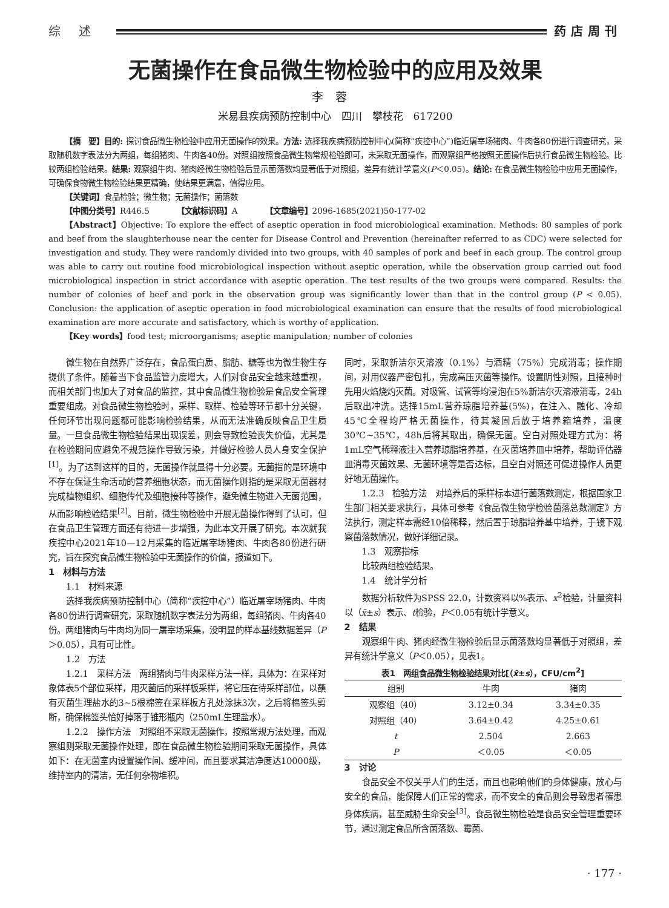综述 药店周刊
无菌操作在食品微生物检验中的应用及效果
李蓉
米易县疾病预防控制中心　四川　攀枝花　617200
【摘　要】目的: 探讨食品微生物检验中应用无菌操作的效果。方法: 选择我疾病预防控制中心(简称“疾控中心”)临近屠宰场猪肉、牛肉各80份进行调查研究，采取随机数字表法分为两组，每组猪肉、牛肉各40份。对照组按照食品微生物常规检验即可，未采取无菌操作，而观察组严格按照无菌操作后执行食品微生物检验。比较两组检验结果。结果: 观察组牛肉、猪肉经微生物检验后显示菌落数均显著低于对照组，差异有统计学意义(P＜0.05)。结论: 在食品微生物检验中应用无菌操作，可确保食物微生物检验结果更精确，使结果更满意，值得应用。
【关键词】食品检验；微生物；无菌操作；菌落数
【中图分类号】R446.5　　　　【文献标识码】A　　　　【文章编号】2096-1685(2021)50-177-02
【Abstract】Objective: To explore the effect of aseptic operation in food microbiological examination. Methods: 80 samples of pork and beef from the slaughterhouse near the center for Disease Control and Prevention (hereinafter referred to as CDC) were selected for investigation and study. They were randomly divided into two groups, with 40 samples of pork and beef in each group. The control group was able to carry out routine food microbiological inspection without aseptic operation, while the observation group carried out food microbiological inspection in strict accordance with aseptic operation. The test results of the two groups were compared. Results: the number of colonies of beef and pork in the observation group was significantly lower than that in the control group (P < 0.05). Conclusion: the application of aseptic operation in food microbiological examination can ensure that the results of food microbiological examination are more accurate and satisfactory, which is worthy of application.
【Key words】food test; microorganisms; aseptic manipulation; number of colonies
微生物在自然界广泛存在，食品蛋白质、脂肪、糖等也为微生物生存提供了条件。随着当下食品监管力度增大，人们对食品安全越来越重视，而相关部门也加大了对食品的监控，其中食品微生物检验是食品安全管理重要组成。对食品微生物检验时，采样、取样、检验等环节都十分关键，任何环节出现问题都可能影响检验结果，从而无法准确反映食品卫生质量。一旦食品微生物检验结果出现误差，则会导致检验丧失价值，尤其是在检验期间应避免不规范操作导致污染，并做好检验人员人身安全保护<sup>[1]</sup>。为了达到这样的目的，无菌操作就显得十分必要。无菌指的是环境中不存在保证生命活动的营养细胞状态，而无菌操作则指的是采取无菌器材完成植物组织、细胞传代及细胞接种等操作，避免微生物进入无菌范围，从而影响检验结果<sup>[2]</sup>。目前，微生物检验中开展无菌操作得到了认可，但在食品卫生管理方面还有待进一步增强，为此本文开展了研究。本次就我疾控中心2021年10—12月采集的临近屠宰场猪肉、牛肉各80份进行研究，旨在探究食品微生物检验中无菌操作的价值，报道如下。
1　材料与方法
1.1　材料来源
选择我疾病预防控制中心（简称“疾控中心”）临近屠宰场猪肉、牛肉各80份进行调查研究，采取随机数字表法分为两组，每组猪肉、牛肉各40份。两组猪肉与牛肉均为同一屠宰场采集，没明显的样本基线数据差异（P＞0.05），具有可比性。
1.2　方法
1.2.1　采样方法　两组猪肉与牛肉采样方法一样，具体为：在采样对象体表5个部位采样，用灭菌后的采样板采样，将它压在待采样部位，以蘸有灭菌生理盐水的3~5根棉签在采样板方孔处涂抹3次，之后将棉签头剪断，确保棉签头恰好掉落于锥形瓶内（250mL生理盐水）。
1.2.2　操作方法　对照组不采取无菌操作，按照常规方法处理，而观察组则采取无菌操作处理，即在食品微生物检验期间采取无菌操作，具体如下：在无菌室内设置操作间、缓冲间，而且要求其洁净度达10000级，维持室内的清洁，无任何杂物堆积。
同时，采取新洁尔灭溶液（0.1%）与酒精（75%）完成消毒；操作期间，对用仪器严密包扎，完成高压灭菌等操作。设置阴性对照，且接种时先用火焰烧灼灭菌。对吸管、试管等均浸泡在5%新洁尔灭溶液消毒，24h后取出冲洗。选择15mL营养琼脂培养基(5%)，在注入、融化、冷却45℃全程均严格无菌操作，待其凝固后放于培养箱培养，温度30℃~35℃，48h后将其取出，确保无菌。空白对照处理方式为：将1mL空气稀释液注入营养琼脂培养基，在灭菌培养皿中培养，帮助评估器皿消毒灭菌效果、无菌环境等是否达标，且空白对照还可促进操作人员更好地无菌操作。
1.2.3　检验方法　对培养后的采样标本进行菌落数测定，根据国家卫生部门相关要求执行，具体可参考《食品微生物学检验菌落总数测定》方法执行，测定样本需经10倍稀释，然后置于琼脂培养基中培养，于镜下观察菌落数情况，做好详细记录。
1.3　观察指标
比较两组检验结果。
1.4　统计学分析
数据分析软件为SPSS 22.0，计数资料以%表示、x<sup>2</sup>检验，计量资料以（x̄±s）表示、t检验，P＜0.05有统计学意义。
2　结果
观察组牛肉、猪肉经微生物检验后显示菌落数均显著低于对照组，差异有统计学意义（P＜0.05），见表1。
表1　两组食品微生物检验结果对比[（x̄±s），CFU/cm<sup>2</sup>]
| 组别 | 牛肉 | 猪肉 |
| --- | --- | --- |
| 观察组（40） | 3.12±0.34 | 3.34±0.35 |
| 对照组（40） | 3.64±0.42 | 4.25±0.61 |
| t | 2.504 | 2.663 |
| P | ＜0.05 | ＜0.05 |
3　讨论
食品安全不仅关乎人们的生活，而且也影响他们的身体健康，放心与安全的食品，能保障人们正常的需求，而不安全的食品则会导致患者罹患身体疾病，甚至威胁生命安全<sup>[3]</sup>。食品微生物检验是食品安全管理重要环节，通过测定食品所含菌落数、霉菌、
· 177 ·